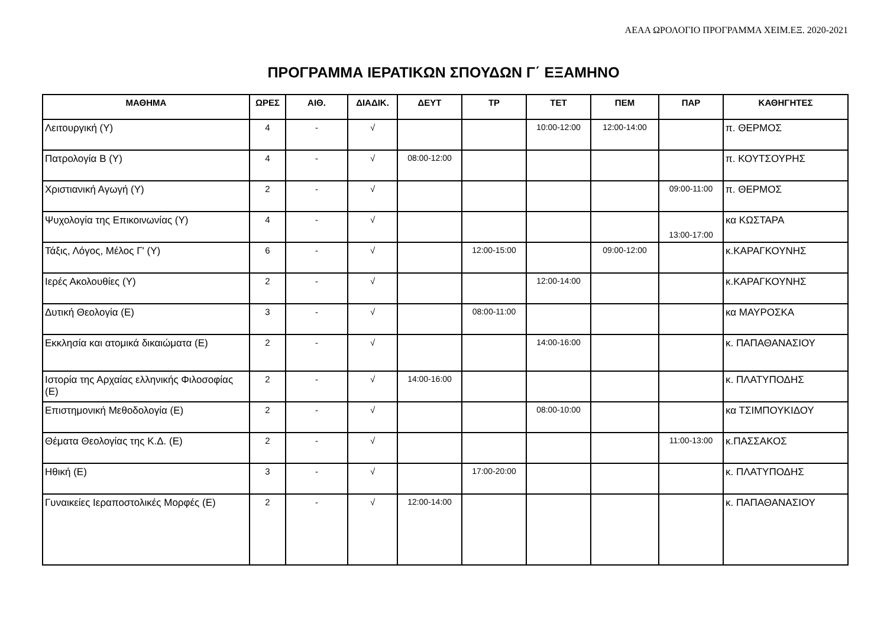ΑΕΑΑ ΩΡΟΛΟΓΙΟ ΠΡΟΓΡΑΜΜΑ ΧΕΙΜ.ΕΞ. 2020-2021
ΠΡΟΓΡΑΜΜΑ ΙΕΡΑΤΙΚΩΝ ΣΠΟΥΔΩΝ Γ΄ ΕΞΑΜΗΝΟ
| ΜΑΘΗΜΑ | ΩΡΕΣ | ΑΙΘ. | ΔΙΑΔΙΚ. | ΔΕΥΤ | ΤΡ | ΤΕΤ | ΠΕΜ | ΠΑΡ | ΚΑΘΗΓΗΤΕΣ |
| --- | --- | --- | --- | --- | --- | --- | --- | --- | --- |
| Λειτουργική (Υ) | 4 | - | √ | | | 10:00-12:00 | 12:00-14:00 | | π. ΘΕΡΜΟΣ |
| Πατρολογία Β (Υ) | 4 | - | √ | 08:00-12:00 | | | | | π. ΚΟΥΤΣΟΥΡΗΣ |
| Χριστιανική Αγωγή (Υ) | 2 | - | √ | | | | | 09:00-11:00 | π. ΘΕΡΜΟΣ |
| Ψυχολογία της Επικοινωνίας (Υ) | 4 | - | √ | | | | | 13:00-17:00 | κα ΚΩΣΤΑΡΑ |
| Τάξις, Λόγος, Μέλος Γ' (Υ) | 6 | - | √ | | 12:00-15:00 | | 09:00-12:00 | | κ.ΚΑΡΑΓΚΟΥΝΗΣ |
| Ιερές Ακολουθίες (Υ) | 2 | - | √ | | | 12:00-14:00 | | | κ.ΚΑΡΑΓΚΟΥΝΗΣ |
| Δυτική Θεολογία (Ε) | 3 | - | √ | | 08:00-11:00 | | | | κα ΜΑΥΡΟΣΚΑ |
| Εκκλησία και ατομικά δικαιώματα (Ε) | 2 | - | √ | | | 14:00-16:00 | | | κ. ΠΑΠΑΘΑΝΑΣΙΟΥ |
| Ιστορία της Αρχαίας ελληνικής Φιλοσοφίας (Ε) | 2 | - | √ | 14:00-16:00 | | | | | κ. ΠΛΑΤΥΠΟΔΗΣ |
| Επιστημονική Μεθοδολογία (Ε) | 2 | - | √ | | | 08:00-10:00 | | | κα ΤΣΙΜΠΟΥΚΙΔΟΥ |
| Θέματα Θεολογίας της Κ.Δ. (Ε) | 2 | - | √ | | | | | 11:00-13:00 | κ.ΠΑΣΣΑΚΟΣ |
| Ηθική (Ε) | 3 | - | √ | | 17:00-20:00 | | | | κ. ΠΛΑΤΥΠΟΔΗΣ |
| Γυναικείες Ιεραποστολικές Μορφές (Ε) | 2 | - | √ | 12:00-14:00 | | | | | κ. ΠΑΠΑΘΑΝΑΣΙΟΥ |